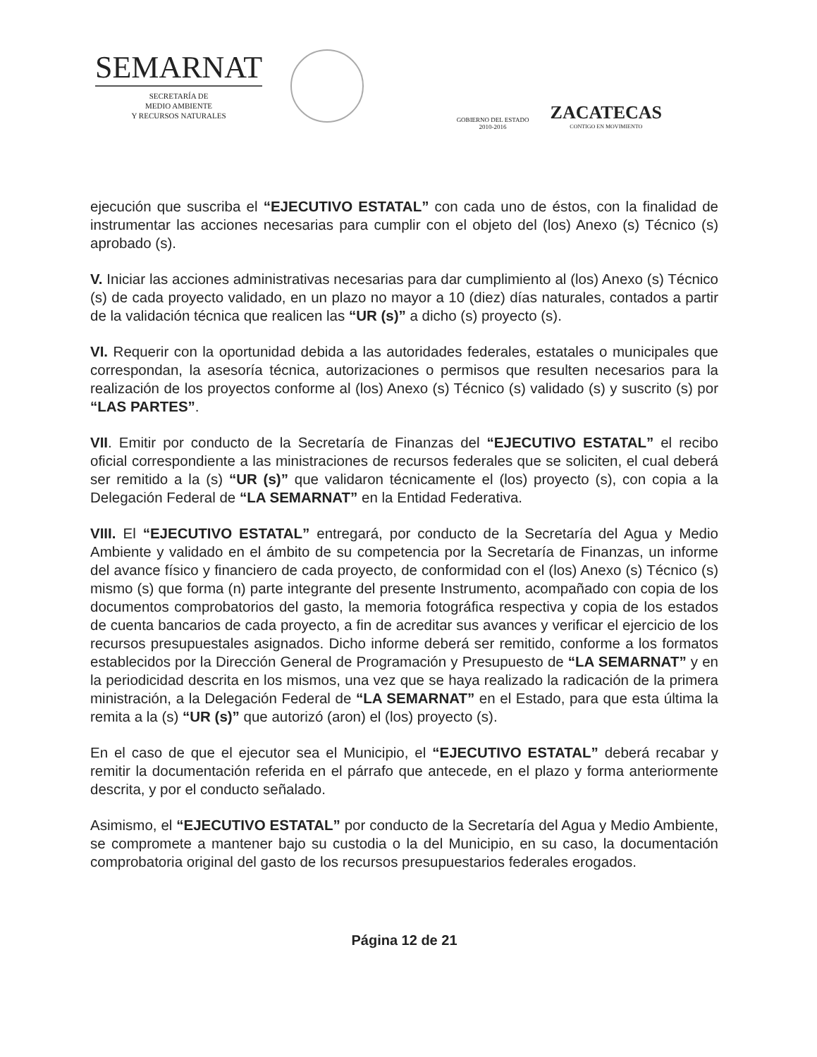SEMARNAT
SECRETARÍA DE
MEDIO AMBIENTE
Y RECURSOS NATURALES
GOBIERNO DEL ESTADO
2010-2016
ZACATECAS
CONTIGO EN MOVIMIENTO
ejecución que suscriba el “EJECUTIVO ESTATAL” con cada uno de éstos, con la finalidad de instrumentar las acciones necesarias para cumplir con el objeto del (los) Anexo (s) Técnico (s) aprobado (s).
V. Iniciar las acciones administrativas necesarias para dar cumplimiento al (los) Anexo (s) Técnico (s) de cada proyecto validado, en un plazo no mayor a 10 (diez) días naturales, contados a partir de la validación técnica que realicen las “UR (s)” a dicho (s) proyecto (s).
VI. Requerir con la oportunidad debida a las autoridades federales, estatales o municipales que correspondan, la asesoría técnica, autorizaciones o permisos que resulten necesarios para la realización de los proyectos conforme al (los) Anexo (s) Técnico (s) validado (s) y suscrito (s) por “LAS PARTES”.
VII. Emitir por conducto de la Secretaría de Finanzas del “EJECUTIVO ESTATAL” el recibo oficial correspondiente a las ministraciones de recursos federales que se soliciten, el cual deberá ser remitido a la (s) “UR (s)” que validaron técnicamente el (los) proyecto (s), con copia a la Delegación Federal de “LA SEMARNAT” en la Entidad Federativa.
VIII. El “EJECUTIVO ESTATAL” entregará, por conducto de la Secretaría del Agua y Medio Ambiente y validado en el ámbito de su competencia por la Secretaría de Finanzas, un informe del avance físico y financiero de cada proyecto, de conformidad con el (los) Anexo (s) Técnico (s) mismo (s) que forma (n) parte integrante del presente Instrumento, acompañado con copia de los documentos comprobatorios del gasto, la memoria fotográfica respectiva y copia de los estados de cuenta bancarios de cada proyecto, a fin de acreditar sus avances y verificar el ejercicio de los recursos presupuestales asignados. Dicho informe deberá ser remitido, conforme a los formatos establecidos por la Dirección General de Programación y Presupuesto de “LA SEMARNAT” y en la periodicidad descrita en los mismos, una vez que se haya realizado la radicación de la primera ministración, a la Delegación Federal de “LA SEMARNAT” en el Estado, para que esta última la remita a la (s) “UR (s)” que autorizó (aron) el (los) proyecto (s).
En el caso de que el ejecutor sea el Municipio, el “EJECUTIVO ESTATAL” deberá recabar y remitir la documentación referida en el párrafo que antecede, en el plazo y forma anteriormente descrita, y por el conducto señalado.
Asimismo, el “EJECUTIVO ESTATAL” por conducto de la Secretaría del Agua y Medio Ambiente, se compromete a mantener bajo su custodia o la del Municipio, en su caso, la documentación comprobatoria original del gasto de los recursos presupuestarios federales erogados.
Página 12 de 21